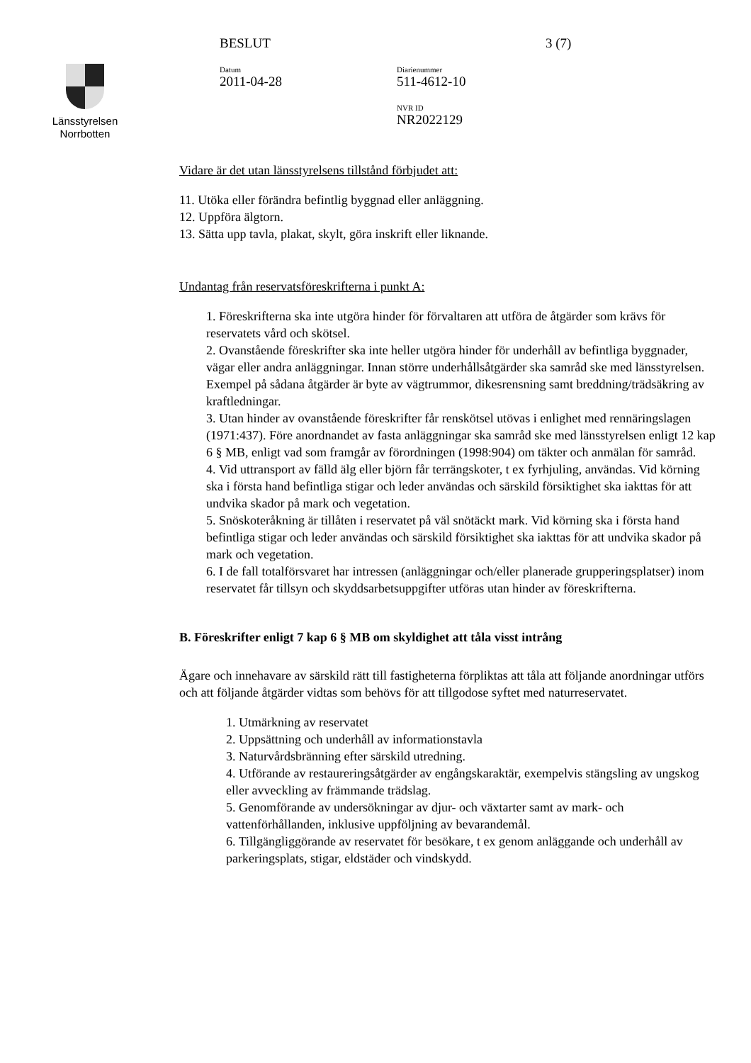Länsstyrelsen
Norrbotten
BESLUT
Datum
2011-04-28
Diarienummer
511-4612-10
NVR ID
NR2022129
3 (7)
Vidare är det utan länsstyrelsens tillstånd förbjudet att:
11. Utöka eller förändra befintlig byggnad eller anläggning.
12. Uppföra älgtorn.
13. Sätta upp tavla, plakat, skylt, göra inskrift eller liknande.
Undantag från reservatsföreskrifterna i punkt A:
1. Föreskrifterna ska inte utgöra hinder för förvaltaren att utföra de åtgärder som krävs för reservatets vård och skötsel.
2. Ovanstående föreskrifter ska inte heller utgöra hinder för underhåll av befintliga byggnader, vägar eller andra anläggningar. Innan större underhållsåtgärder ska samråd ske med länsstyrelsen. Exempel på sådana åtgärder är byte av vägtrummor, dikesrensning samt breddning/trädsäkring av kraftledningar.
3. Utan hinder av ovanstående föreskrifter får renskötsel utövas i enlighet med rennäringslagen (1971:437). Före anordnandet av fasta anläggningar ska samråd ske med länsstyrelsen enligt 12 kap 6 § MB, enligt vad som framgår av förordningen (1998:904) om täkter och anmälan för samråd.
4. Vid uttransport av fälld älg eller björn får terrängskoter, t ex fyrhjuling, användas. Vid körning ska i första hand befintliga stigar och leder användas och särskild försiktighet ska iakttas för att undvika skador på mark och vegetation.
5. Snöskoteråkning är tillåten i reservatet på väl snötäckt mark. Vid körning ska i första hand befintliga stigar och leder användas och särskild försiktighet ska iakttas för att undvika skador på mark och vegetation.
6. I de fall totalförsvaret har intressen (anläggningar och/eller planerade grupperingsplatser) inom reservatet får tillsyn och skyddsarbetsuppgifter utföras utan hinder av föreskrifterna.
B. Föreskrifter enligt 7 kap 6 § MB om skyldighet att tåla visst intrång
Ägare och innehavare av särskild rätt till fastigheterna förpliktas att tåla att följande anordningar utförs och att följande åtgärder vidtas som behövs för att tillgodose syftet med naturreservatet.
1. Utmärkning av reservatet
2. Uppsättning och underhåll av informationstavla
3. Naturvårdsbränning efter särskild utredning.
4. Utförande av restaureringsåtgärder av engångskaraktär, exempelvis stängsling av ungskog eller avveckling av främmande trädslag.
5. Genomförande av undersökningar av djur- och växtarter samt av mark- och vattenförhållanden, inklusive uppföljning av bevarandemål.
6. Tillgängliggörande av reservatet för besökare, t ex genom anläggande och underhåll av parkeringsplats, stigar, eldstäder och vindskydd.